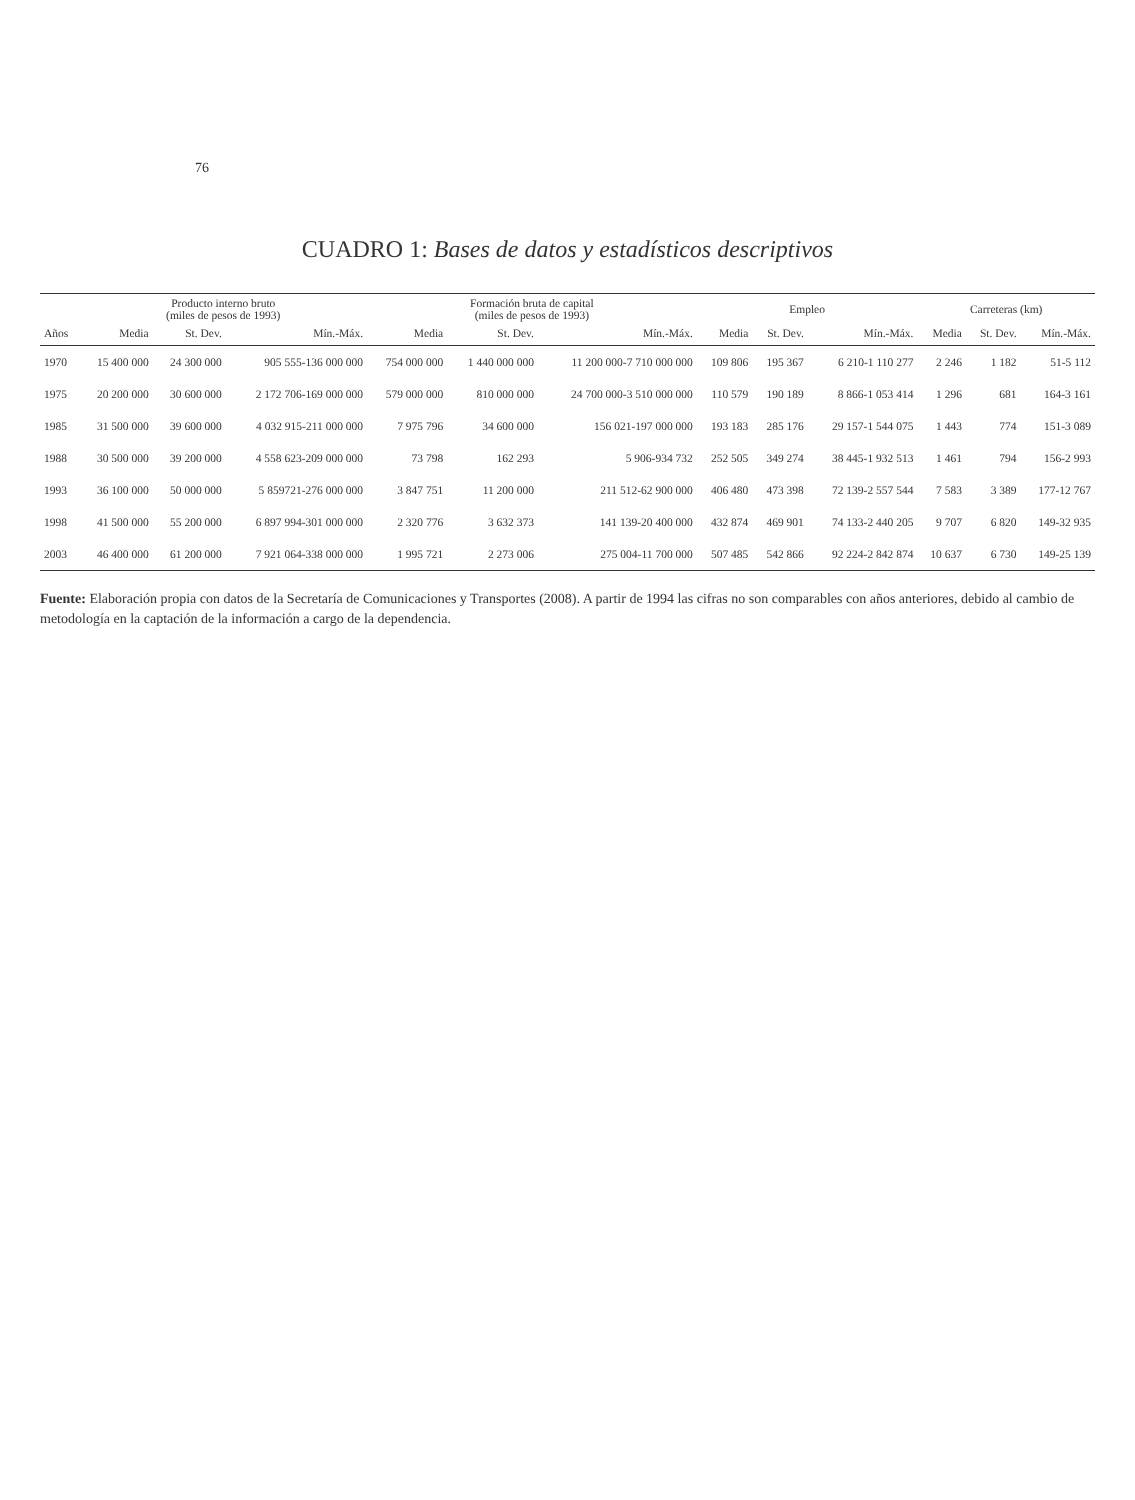76
CUADRO 1: Bases de datos y estadísticos descriptivos
| | Producto interno bruto (miles de pesos de 1993) | | | Formación bruta de capital (miles de pesos de 1993) | | | Empleo | | | Carreteras (km) | | |
| --- | --- | --- | --- | --- | --- | --- | --- | --- | --- | --- | --- | --- |
| Años | Media | St. Dev. | Mín.-Máx. | Media | St. Dev. | Mín.-Máx. | Media | St. Dev. | Mín.-Máx. | Media | St. Dev. | Mín.-Máx. |
| 1970 | 15 400 000 | 24 300 000 | 905 555-136 000 000 | 754 000 000 | 1 440 000 000 | 11 200 000-7 710 000 000 | 109 806 | 195 367 | 6 210-1 110 277 | 2 246 | 1 182 | 51-5 112 |
| 1975 | 20 200 000 | 30 600 000 | 2 172 706-169 000 000 | 579 000 000 | 810 000 000 | 24 700 000-3 510 000 000 | 110 579 | 190 189 | 8 866-1 053 414 | 1 296 | 681 | 164-3 161 |
| 1985 | 31 500 000 | 39 600 000 | 4 032 915-211 000 000 | 7 975 796 | 34 600 000 | 156 021-197 000 000 | 193 183 | 285 176 | 29 157-1 544 075 | 1 443 | 774 | 151-3 089 |
| 1988 | 30 500 000 | 39 200 000 | 4 558 623-209 000 000 | 73 798 | 162 293 | 5 906-934 732 | 252 505 | 349 274 | 38 445-1 932 513 | 1 461 | 794 | 156-2 993 |
| 1993 | 36 100 000 | 50 000 000 | 5 859721-276 000 000 | 3 847 751 | 11 200 000 | 211 512-62 900 000 | 406 480 | 473 398 | 72 139-2 557 544 | 7 583 | 3 389 | 177-12 767 |
| 1998 | 41 500 000 | 55 200 000 | 6 897 994-301 000 000 | 2 320 776 | 3 632 373 | 141 139-20 400 000 | 432 874 | 469 901 | 74 133-2 440 205 | 9 707 | 6 820 | 149-32 935 |
| 2003 | 46 400 000 | 61 200 000 | 7 921 064-338 000 000 | 1 995 721 | 2 273 006 | 275 004-11 700 000 | 507 485 | 542 866 | 92 224-2 842 874 | 10 637 | 6 730 | 149-25 139 |
Fuente: Elaboración propia con datos de la Secretaría de Comunicaciones y Transportes (2008). A partir de 1994 las cifras no son comparables con años anteriores, debido al cambio de metodología en la captación de la información a cargo de la dependencia.